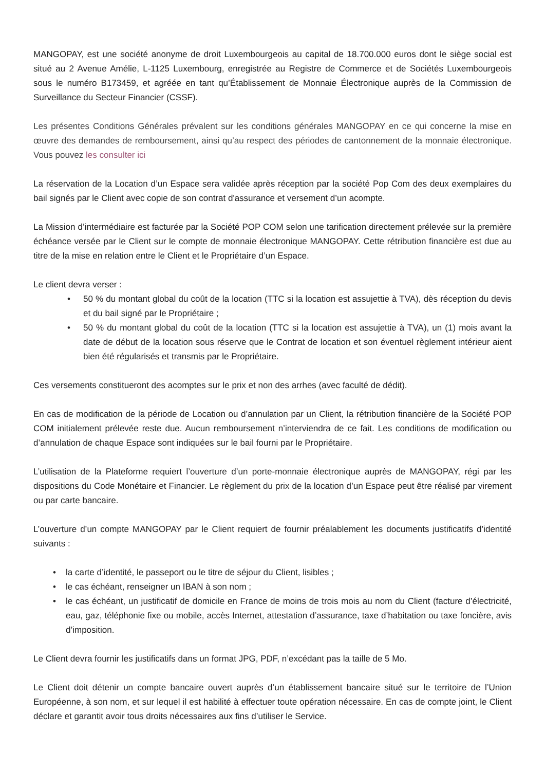MANGOPAY, est une société anonyme de droit Luxembourgeois au capital de 18.700.000 euros dont le siège social est situé au 2 Avenue Amélie, L-1125 Luxembourg, enregistrée au Registre de Commerce et de Sociétés Luxembourgeois sous le numéro B173459, et agréée en tant qu’Établissement de Monnaie Électronique auprès de la Commission de Surveillance du Secteur Financier (CSSF).
Les présentes Conditions Générales prévalent sur les conditions générales MANGOPAY en ce qui concerne la mise en œuvre des demandes de remboursement, ainsi qu’au respect des périodes de cantonnement de la monnaie électronique. Vous pouvez les consulter ici
La réservation de la Location d’un Espace sera validée après réception par la société Pop Com des deux exemplaires du bail signés par le Client avec copie de son contrat d'assurance et versement d’un acompte.
La Mission d’intermédiaire est facturée par la Société POP COM selon une tarification directement prélevée sur la première échéance versée par le Client sur le compte de monnaie électronique MANGOPAY. Cette rétribution financière est due au titre de la mise en relation entre le Client et le Propriétaire d’un Espace.
Le client devra verser :
• 50 % du montant global du coût de la location (TTC si la location est assujettie à TVA), dès réception du devis et du bail signé par le Propriétaire ;
• 50 % du montant global du coût de la location (TTC si la location est assujettie à TVA), un (1) mois avant la date de début de la location sous réserve que le Contrat de location et son éventuel règlement intérieur aient bien été régularisés et transmis par le Propriétaire.
Ces versements constitueront des acomptes sur le prix et non des arrhes (avec faculté de dédit).
En cas de modification de la période de Location ou d’annulation par un Client, la rétribution financière de la Société POP COM initialement prélevée reste due. Aucun remboursement n’interviendra de ce fait. Les conditions de modification ou d’annulation de chaque Espace sont indiquées sur le bail fourni par le Propriétaire.
L’utilisation de la Plateforme requiert l’ouverture d’un porte-monnaie électronique auprès de MANGOPAY, régi par les dispositions du Code Monétaire et Financier. Le règlement du prix de la location d’un Espace peut être réalisé par virement ou par carte bancaire.
L’ouverture d’un compte MANGOPAY par le Client requiert de fournir préalablement les documents justificatifs d’identité suivants :
• la carte d’identité, le passeport ou le titre de séjour du Client, lisibles ;
• le cas échéant, renseigner un IBAN à son nom ;
• le cas échéant, un justificatif de domicile en France de moins de trois mois au nom du Client (facture d’électricité, eau, gaz, téléphonie fixe ou mobile, accès Internet, attestation d’assurance, taxe d’habitation ou taxe foncière, avis d’imposition.
Le Client devra fournir les justificatifs dans un format JPG, PDF, n’excédant pas la taille de 5 Mo.
Le Client doit détenir un compte bancaire ouvert auprès d’un établissement bancaire situé sur le territoire de l’Union Européenne, à son nom, et sur lequel il est habilité à effectuer toute opération nécessaire. En cas de compte joint, le Client déclare et garantit avoir tous droits nécessaires aux fins d’utiliser le Service.